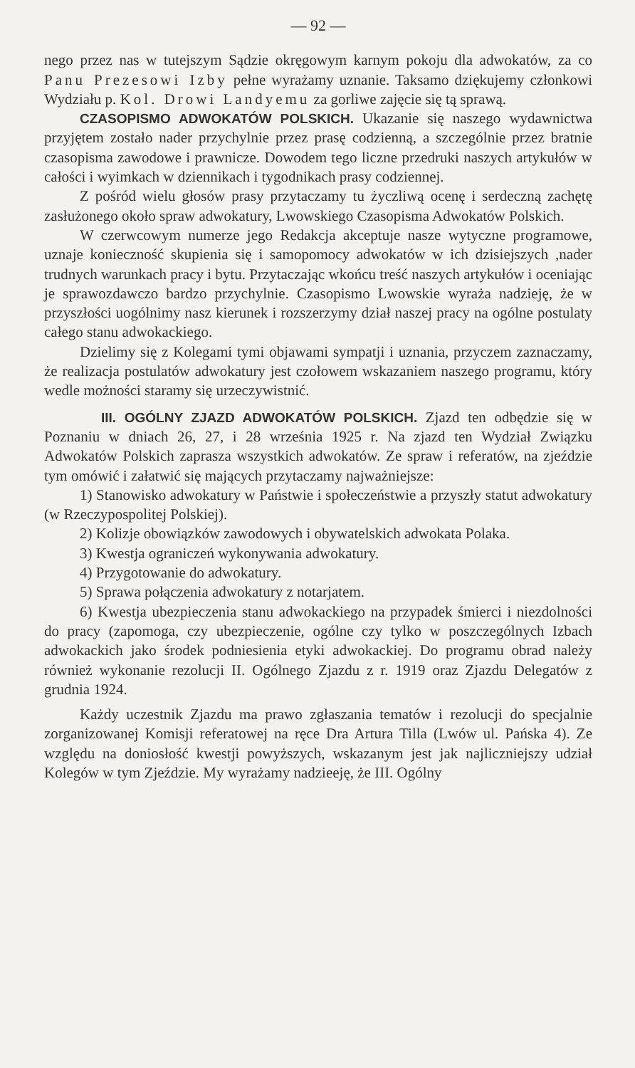— 92 —
nego przez nas w tutejszym Sądzie okręgowym karnym pokoju dla adwokatów, za co Panu Prezesowi Izby pełne wyrażamy uznanie. Taksamo dziękujemy członkowi Wydziału p. Kol. Drowi Landyemu za gorliwe zajęcie się tą sprawą.
CZASOPISMO ADWOKATÓW POLSKICH. Ukazanie się naszego wydawnictwa przyjętem zostało nader przychylnie przez prasę codzienną, a szczególnie przez bratnie czasopisma zawodowe i prawnicze. Dowodem tego liczne przedruki naszych artykułów w całości i wyimkach w dziennikach i tygodnikach prasy codziennej.
Z pośród wielu głosów prasy przytaczamy tu życzliwą ocenę i serdeczną zachętę zasłużonego około spraw adwokatury, Lwowskiego Czasopisma Adwokatów Polskich.
W czerwcowym numerze jego Redakcja akceptuje nasze wytyczne programowe, uznaje konieczność skupienia się i samopomocy adwokatów w ich dzisiejszych ,nader trudnych warunkach pracy i bytu. Przytaczając wkońcu treść naszych artykułów i oceniając je sprawozdawczo bardzo przychylnie. Czasopismo Lwowskie wyraża nadzieję, że w przyszłości uogólnimy nasz kierunek i rozszerzymy dział naszej pracy na ogólne postulaty całego stanu adwokackiego.
Dzielimy się z Kolegami tymi objawami sympatji i uznania, przyczem zaznaczamy, że realizacja postulatów adwokatury jest czołowem wskazaniem naszego programu, który wedle możności staramy się urzeczywistnić.
III. OGÓLNY ZJAZD ADWOKATÓW POLSKICH. Zjazd ten odbędzie się w Poznaniu w dniach 26, 27, i 28 września 1925 r. Na zjazd ten Wydział Związku Adwokatów Polskich zaprasza wszystkich adwokatów. Ze spraw i referatów, na zjeździe tym omówić i załatwić się mających przytaczamy najważniejsze:
1) Stanowisko adwokatury w Państwie i społeczeństwie a przyszły statut adwokatury (w Rzeczypospolitej Polskiej).
2) Kolizje obowiązków zawodowych i obywatelskich adwokata Polaka.
3) Kwestja ograniczeń wykonywania adwokatury.
4) Przygotowanie do adwokatury.
5) Sprawa połączenia adwokatury z notarjatem.
6) Kwestja ubezpieczenia stanu adwokackiego na przypadek śmierci i niezdolności do pracy (zapomoga, czy ubezpieczenie, ogólne czy tylko w poszczególnych Izbach adwokackich jako środek podniesienia etyki adwokackiej. Do programu obrad należy również wykonanie rezolucji II. Ogólnego Zjazdu z r. 1919 oraz Zjazdu Delegatów z grudnia 1924.
Każdy uczestnik Zjazdu ma prawo zgłaszania tematów i rezolucji do specjalnie zorganizowanej Komisji referatowej na ręce Dra Artura Tilla (Lwów ul. Pańska 4). Ze względu na doniosłość kwestji powyższych, wskazanym jest jak najliczniejszy udział Kolegów w tym Zjeździe. My wyrażamy nadzieeję, że III. Ogólny